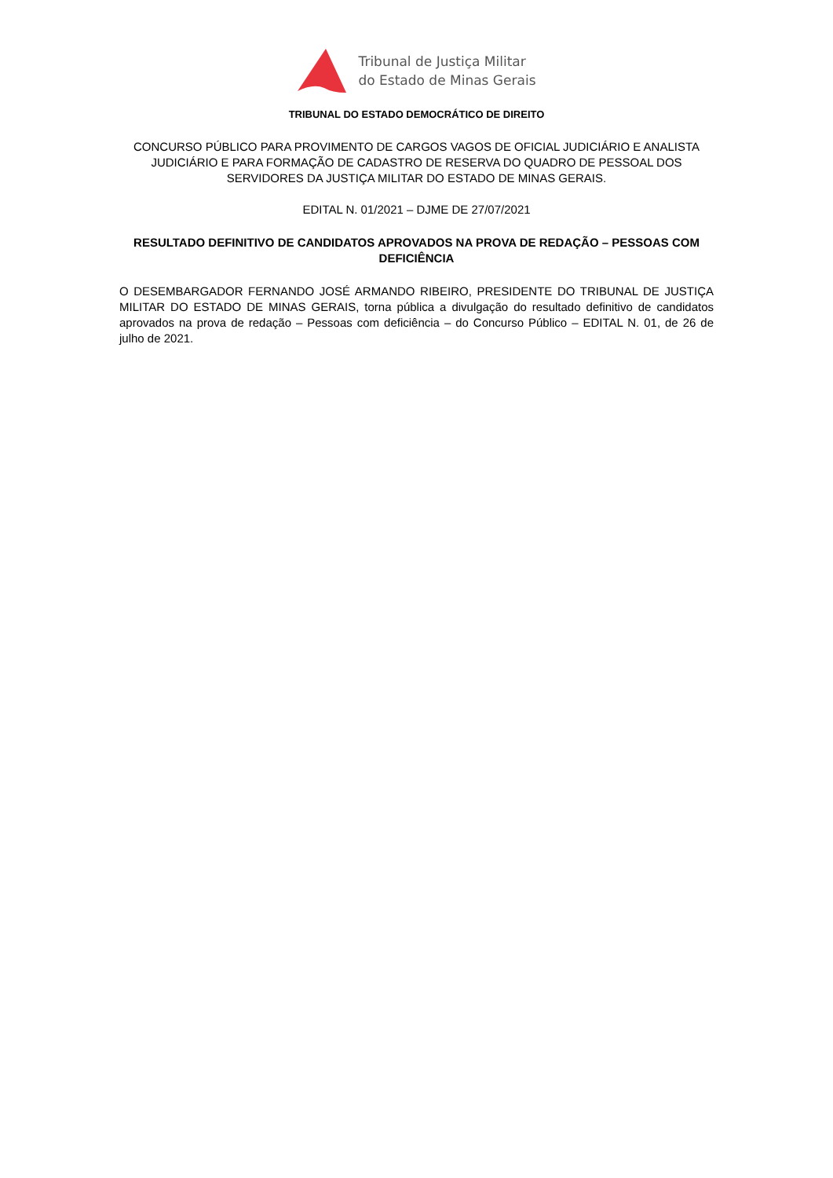Tribunal de Justiça Militar
do Estado de Minas Gerais
TRIBUNAL DO ESTADO DEMOCRÁTICO DE DIREITO
CONCURSO PÚBLICO PARA PROVIMENTO DE CARGOS VAGOS DE OFICIAL JUDICIÁRIO E ANALISTA JUDICIÁRIO E PARA FORMAÇÃO DE CADASTRO DE RESERVA DO QUADRO DE PESSOAL DOS SERVIDORES DA JUSTIÇA MILITAR DO ESTADO DE MINAS GERAIS.
EDITAL N. 01/2021 – DJME DE 27/07/2021
RESULTADO DEFINITIVO DE CANDIDATOS APROVADOS NA PROVA DE REDAÇÃO – PESSOAS COM DEFICIÊNCIA
O DESEMBARGADOR FERNANDO JOSÉ ARMANDO RIBEIRO, PRESIDENTE DO TRIBUNAL DE JUSTIÇA MILITAR DO ESTADO DE MINAS GERAIS, torna pública a divulgação do resultado definitivo de candidatos aprovados na prova de redação – Pessoas com deficiência – do Concurso Público – EDITAL N. 01, de 26 de julho de 2021.